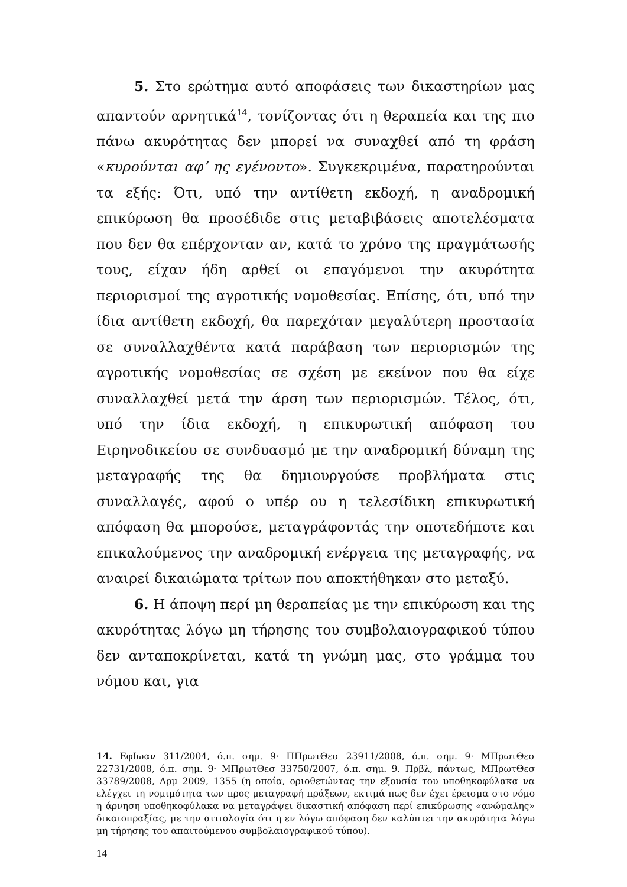5. Στο ερώτημα αυτό αποφάσεις των δικαστηρίων μας απαντούν αρνητικά<sup>14</sup>, τονίζοντας ότι η θεραπεία και της πιο πάνω ακυρότητας δεν μπορεί να συναχθεί από τη φράση «κυρούνται αφ’ ης εγένοντο». Συγκεκριμένα, παρατηρούνται τα εξής: Ότι, υπό την αντίθετη εκδοχή, η αναδρομική επικύρωση θα προσέδιδε στις μεταβιβάσεις αποτελέσματα που δεν θα επέρχονταν αν, κατά το χρόνο της πραγμάτωσής τους, είχαν ήδη αρθεί οι επαγόμενοι την ακυρότητα περιορισμοί της αγροτικής νομοθεσίας. Επίσης, ότι, υπό την ίδια αντίθετη εκδοχή, θα παρεχόταν μεγαλύτερη προστασία σε συναλλαχθέντα κατά παράβαση των περιορισμών της αγροτικής νομοθεσίας σε σχέση με εκείνον που θα είχε συναλλαχθεί μετά την άρση των περιορισμών. Τέλος, ότι, υπό την ίδια εκδοχή, η επικυρωτική απόφαση του Ειρηνοδικείου σε συνδυασμό με την αναδρομική δύναμη της μεταγραφής της θα δημιουργούσε προβλήματα στις συναλλαγές, αφού ο υπέρ ου η τελεσίδικη επικυρωτική απόφαση θα μπορούσε, μεταγράφοντάς την οποτεδήποτε και επικαλούμενος την αναδρομική ενέργεια της μεταγραφής, να αναιρεί δικαιώματα τρίτων που αποκτήθηκαν στο μεταξύ.
6. Η άποψη περί μη θεραπείας με την επικύρωση και της ακυρότητας λόγω μη τήρησης του συμβολαιογραφικού τύπου δεν ανταποκρίνεται, κατά τη γνώμη μας, στο γράμμα του νόμου και, για
14. ΕφΙωαν 311/2004, ό.π. σημ. 9· ΠΠρωτΘεσ 23911/2008, ό.π. σημ. 9· ΜΠρωτΘεσ 22731/2008, ό.π. σημ. 9· ΜΠρωτΘεσ 33750/2007, ό.π. σημ. 9. Πρβλ, πάντως, ΜΠρωτΘεσ 33789/2008, Αρμ 2009, 1355 (η οποία, οριοθετώντας την εξουσία του υποθηκοφύλακα να ελέγχει τη νομιμότητα των προς μεταγραφή πράξεων, εκτιμά πως δεν έχει έρεισμα στο νόμο η άρνηση υποθηκοφύλακα να μεταγράψει δικαστική απόφαση περί επικύρωσης «ανώμαλης» δικαιοπραξίας, με την αιτιολογία ότι η εν λόγω απόφαση δεν καλύπτει την ακυρότητα λόγω μη τήρησης του απαιτούμενου συμβολαιογραφικού τύπου).
14